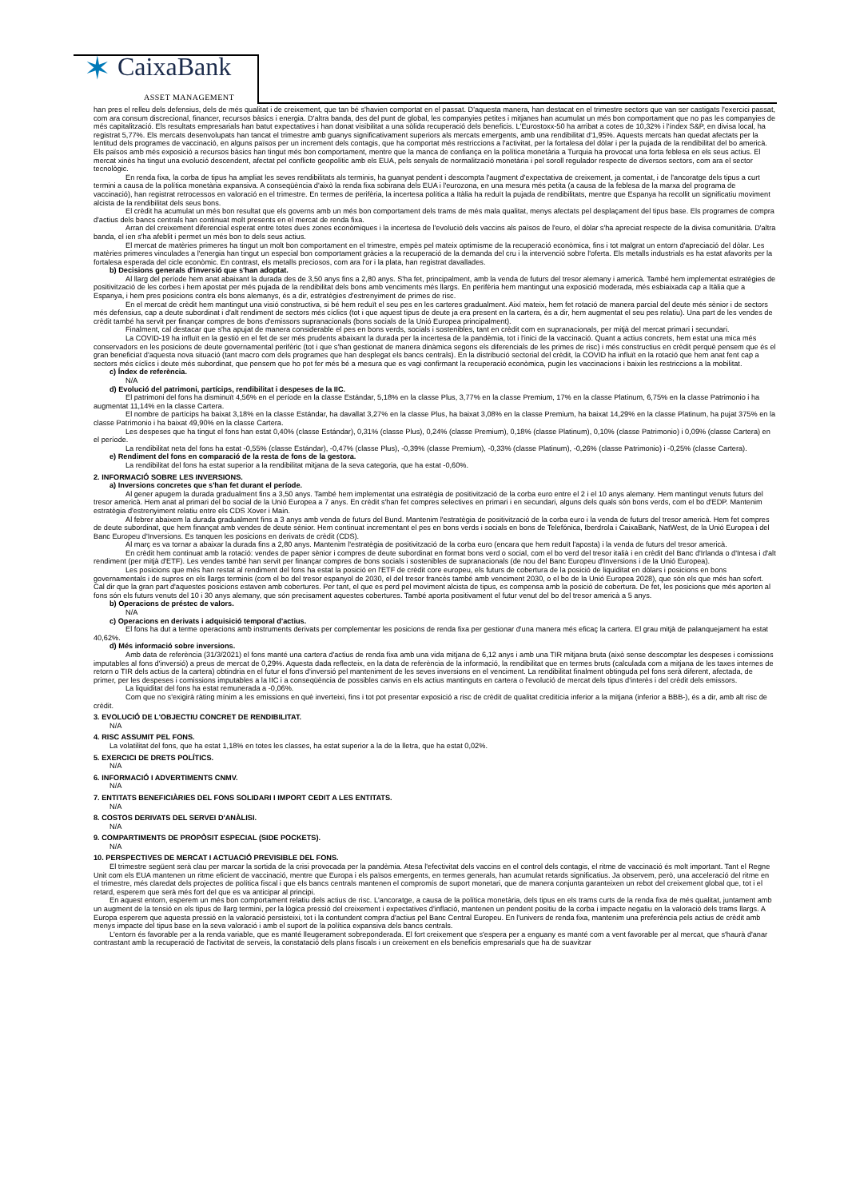✶ CaixaBank
ASSET MANAGEMENT
han pres el relleu dels defensius, dels de més qualitat i de creixement, que tan bé s'havien comportat en el passat. D'aquesta manera, han destacat en el trimestre sectors que van ser castigats l'exercici passat, com ara consum discrecional, financer, recursos bàsics i energia. D'altra banda, des del punt de global, les companyies petites i mitjanes han acumulat un més bon comportament que no pas les companyies de més capitalització. Els resultats empresarials han batut expectatives i han donat visibilitat a una sòlida recuperació dels beneficis. L'Eurostoxx-50 ha arribat a cotes de 10,32% i l'índex S&P, en divisa local, ha registrat 5,77%. Els mercats desenvolupats han tancat el trimestre amb guanys significativament superiors als mercats emergents, amb una rendibilitat d'1,95%. Aquests mercats han quedat afectats per la lentitud dels programes de vaccinació, en alguns països per un increment dels contagis, que ha comportat més restriccions a l'activitat, per la fortalesa del dòlar i per la pujada de la rendibilitat del bo americà. Els països amb més exposició a recursos bàsics han tingut més bon comportament, mentre que la manca de confiança en la política monetària a Turquia ha provocat una forta feblesa en els seus actius. El mercat xinès ha tingut una evolució descendent, afectat pel conflicte geopolític amb els EUA, pels senyals de normalització monetària i pel soroll regulador respecte de diversos sectors, com ara el sector tecnològic.
En renda fixa, la corba de tipus ha ampliat les seves rendibilitats als terminis, ha guanyat pendent i descompta l'augment d'expectativa de creixement, ja comentat, i de l'ancoratge dels tipus a curt termini a causa de la política monetària expansiva. A conseqüència d'això la renda fixa sobirana dels EUA i l'eurozona, en una mesura més petita (a causa de la feblesa de la marxa del programa de vaccinació), han registrat retrocessos en valoració en el trimestre. En termes de perifèria, la incertesa política a Itàlia ha reduït la pujada de rendibilitats, mentre que Espanya ha recollit un significatiu moviment alcista de la rendibilitat dels seus bons.
El crèdit ha acumulat un més bon resultat que els governs amb un més bon comportament dels trams de més mala qualitat, menys afectats pel desplaçament del tipus base. Els programes de compra d'actius dels bancs centrals han continuat molt presents en el mercat de renda fixa.
Arran del creixement diferencial esperat entre totes dues zones econòmiques i la incertesa de l'evolució dels vaccins als països de l'euro, el dòlar s'ha apreciat respecte de la divisa comunitària. D'altra banda, el ien s'ha afeblit i permet un més bon to dels seus actius.
El mercat de matèries primeres ha tingut un molt bon comportament en el trimestre, empès pel mateix optimisme de la recuperació econòmica, fins i tot malgrat un entorn d'apreciació del dòlar. Les matèries primeres vinculades a l'energia han tingut un especial bon comportament gràcies a la recuperació de la demanda del cru i la intervenció sobre l'oferta. Els metalls industrials es ha estat afavorits per la fortalesa esperada del cicle econòmic. En contrast, els metalls preciosos, com ara l'or i la plata, han registrat davallades.
b) Decisions generals d'inversió que s'han adoptat.
Al llarg del període hem anat abaixant la durada des de 3,50 anys fins a 2,80 anys. S'ha fet, principalment, amb la venda de futurs del tresor alemany i americà. També hem implementat estratègies de positivització de les corbes i hem apostat per més pujada de la rendibilitat dels bons amb venciments més llargs. En perifèria hem mantingut una exposició moderada, més esbiaixada cap a Itàlia que a Espanya, i hem pres posicions contra els bons alemanys, és a dir, estratègies d'estrenyiment de primes de risc.
En el mercat de crèdit hem mantingut una visió constructiva, si bé hem reduït el seu pes en les carteres gradualment. Així mateix, hem fet rotació de manera parcial del deute més sènior i de sectors més defensius, cap a deute subordinat i d'alt rendiment de sectors més cíclics (tot i que aquest tipus de deute ja era present en la cartera, és a dir, hem augmentat el seu pes relatiu). Una part de les vendes de crèdit també ha servit per finançar compres de bons d'emissors supranacionals (bons socials de la Unió Europea principalment).
Finalment, cal destacar que s'ha apujat de manera considerable el pes en bons verds, socials i sostenibles, tant en crèdit com en supranacionals, per mitjà del mercat primari i secundari.
La COVID-19 ha influït en la gestió en el fet de ser més prudents abaixant la durada per la incertesa de la pandèmia, tot i l'inici de la vaccinació. Quant a actius concrets, hem estat una mica més conservadors en les posicions de deute governamental perifèric (tot i que s'han gestionat de manera dinàmica segons els diferencials de les primes de risc) i més constructius en crèdit perquè pensem que és el gran beneficiat d'aquesta nova situació (tant macro com dels programes que han desplegat els bancs centrals). En la distribució sectorial del crèdit, la COVID ha influït en la rotació que hem anat fent cap a sectors més cíclics i deute més subordinat, que pensem que ho pot fer més bé a mesura que es vagi confirmant la recuperació econòmica, pugin les vaccinacions i baixin les restriccions a la mobilitat.
c) Índex de referència.
N/A
d) Evolució del patrimoni, partícips, rendibilitat i despeses de la IIC.
El patrimoni del fons ha disminuït 4,56% en el període en la classe Estándar, 5,18% en la classe Plus, 3,77% en la classe Premium, 17% en la classe Platinum, 6,75% en la classe Patrimonio i ha augmentat 11,14% en la classe Cartera.
El nombre de partícips ha baixat 3,18% en la classe Estándar, ha davallat 3,27% en la classe Plus, ha baixat 3,08% en la classe Premium, ha baixat 14,29% en la classe Platinum, ha pujat 375% en la classe Patrimonio i ha baixat 49,90% en la classe Cartera.
Les despeses que ha tingut el fons han estat 0,40% (classe Estándar), 0,31% (classe Plus), 0,24% (classe Premium), 0,18% (classe Platinum), 0,10% (classe Patrimonio) i 0,09% (classe Cartera) en el període.
La rendibilitat neta del fons ha estat -0,55% (classe Estándar), -0,47% (classe Plus), -0,39% (classe Premium), -0,33% (classe Platinum), -0,26% (classe Patrimonio) i -0,25% (classe Cartera).
e) Rendiment del fons en comparació de la resta de fons de la gestora.
La rendibilitat del fons ha estat superior a la rendibilitat mitjana de la seva categoria, que ha estat -0,60%.
2. INFORMACIÓ SOBRE LES INVERSIONS.
a) Inversions concretes que s'han fet durant el període.
Al gener apugem la durada gradualment fins a 3,50 anys. També hem implementat una estratègia de positivització de la corba euro entre el 2 i el 10 anys alemany. Hem mantingut venuts futurs del tresor americà. Hem anat al primari del bo social de la Unió Europea a 7 anys. En crèdit s'han fet compres selectives en primari i en secundari, alguns dels quals són bons verds, com el bo d'EDP. Mantenim estratègia d'estrenyiment relatiu entre els CDS Xover i Main.
Al febrer abaixem la durada gradualment fins a 3 anys amb venda de futurs del Bund. Mantenim l'estratègia de positivització de la corba euro i la venda de futurs del tresor americà. Hem fet compres de deute subordinat, que hem finançat amb vendes de deute sènior. Hem continuat incrementant el pes en bons verds i socials en bons de Telefónica, Iberdrola i CaixaBank, NatWest, de la Unió Europea i del Banc Europeu d'Inversions. Es tanquen les posicions en derivats de crèdit (CDS).
Al març es va tornar a abaixar la durada fins a 2,80 anys. Mantenim l'estratègia de positivització de la corba euro (encara que hem reduït l'aposta) i la venda de futurs del tresor americà.
En crèdit hem continuat amb la rotació: vendes de paper sènior i compres de deute subordinat en format bons verd o social, com el bo verd del tresor italià i en crèdit del Banc d'Irlanda o d'Intesa i d'alt rendiment (per mitjà d'ETF). Les vendes també han servit per finançar compres de bons socials i sostenibles de supranacionals (de nou del Banc Europeu d'Inversions i de la Unió Europea).
Les posicions que més han restat al rendiment del fons ha estat la posició en l'ETF de crèdit core europeu, els futurs de cobertura de la posició de liquiditat en dòlars i posicions en bons governamentals i de supres en els llargs terminis (com el bo del tresor espanyol de 2030, el del tresor francès també amb venciment 2030, o el bo de la Unió Europea 2028), que són els que més han sofert. Cal dir que la gran part d'aquestes posicions estaven amb cobertures. Per tant, el que es perd pel moviment alcista de tipus, es compensa amb la posició de cobertura. De fet, les posicions que més aporten al fons són els futurs venuts del 10 i 30 anys alemany, que són precisament aquestes cobertures. També aporta positivament el futur venut del bo del tresor americà a 5 anys.
b) Operacions de préstec de valors.
N/A
c) Operacions en derivats i adquisició temporal d'actius.
El fons ha dut a terme operacions amb instruments derivats per complementar les posicions de renda fixa per gestionar d'una manera més eficaç la cartera. El grau mitjà de palanquejament ha estat 40,62%.
d) Més informació sobre inversions.
Amb data de referència (31/3/2021) el fons manté una cartera d'actius de renda fixa amb una vida mitjana de 6,12 anys i amb una TIR mitjana bruta (això sense descomptar les despeses i comissions imputables al fons d'inversió) a preus de mercat de 0,29%. Aquesta dada reflecteix, en la data de referència de la informació, la rendibilitat que en termes bruts (calculada com a mitjana de les taxes internes de retorn o TIR dels actius de la cartera) obtindria en el futur el fons d'inversió pel manteniment de les seves inversions en el venciment. La rendibilitat finalment obtinguda pel fons serà diferent, afectada, de primer, per les despeses i comissions imputables a la IIC i a conseqüència de possibles canvis en els actius mantinguts en cartera o l'evolució de mercat dels tipus d'interès i del crèdit dels emissors.
La liquiditat del fons ha estat remunerada a -0,06%.
Com que no s'exigirà ràting mínim a les emissions en què inverteixi, fins i tot pot presentar exposició a risc de crèdit de qualitat creditícia inferior a la mitjana (inferior a BBB-), és a dir, amb alt risc de crèdit.
3. EVOLUCIÓ DE L'OBJECTIU CONCRET DE RENDIBILITAT.
N/A
4. RISC ASSUMIT PEL FONS.
La volatilitat del fons, que ha estat 1,18% en totes les classes, ha estat superior a la de la lletra, que ha estat 0,02%.
5. EXERCICI DE DRETS POLÍTICS.
N/A
6. INFORMACIÓ I ADVERTIMENTS CNMV.
N/A
7. ENTITATS BENEFICIÀRIES DEL FONS SOLIDARI I IMPORT CEDIT A LES ENTITATS.
N/A
8. COSTOS DERIVATS DEL SERVEI D'ANÀLISI.
N/A
9. COMPARTIMENTS DE PROPÒSIT ESPECIAL (SIDE POCKETS).
N/A
10. PERSPECTIVES DE MERCAT I ACTUACIÓ PREVISIBLE DEL FONS.
El trimestre següent serà clau per marcar la sortida de la crisi provocada per la pandèmia. Atesa l'efectivitat dels vaccins en el control dels contagis, el ritme de vaccinació és molt important. Tant el Regne Unit com els EUA mantenen un ritme eficient de vaccinació, mentre que Europa i els països emergents, en termes generals, han acumulat retards significatius. Ja observem, però, una acceleració del ritme en el trimestre, més claredat dels projectes de política fiscal i que els bancs centrals mantenen el compromís de suport monetari, que de manera conjunta garanteixen un rebot del creixement global que, tot i el retard, esperem que serà més fort del que es va anticipar al principi.
En aquest entorn, esperem un més bon comportament relatiu dels actius de risc. L'ancoratge, a causa de la política monetària, dels tipus en els trams curts de la renda fixa de més qualitat, juntament amb un augment de la tensió en els tipus de llarg termini, per la lògica pressió del creixement i expectatives d'inflació, mantenen un pendent positiu de la corba i impacte negatiu en la valoració dels trams llargs. A Europa esperem que aquesta pressió en la valoració persisteixi, tot i la contundent compra d'actius pel Banc Central Europeu. En l'univers de renda fixa, mantenim una preferència pels actius de crèdit amb menys impacte del tipus base en la seva valoració i amb el suport de la política expansiva dels bancs centrals.
L'entorn és favorable per a la renda variable, que es manté lleugerament sobreponderada. El fort creixement que s'espera per a enguany es manté com a vent favorable per al mercat, que s'haurà d'anar contrastant amb la recuperació de l'activitat de serveis, la constatació dels plans fiscals i un creixement en els beneficis empresarials que ha de suavitzar